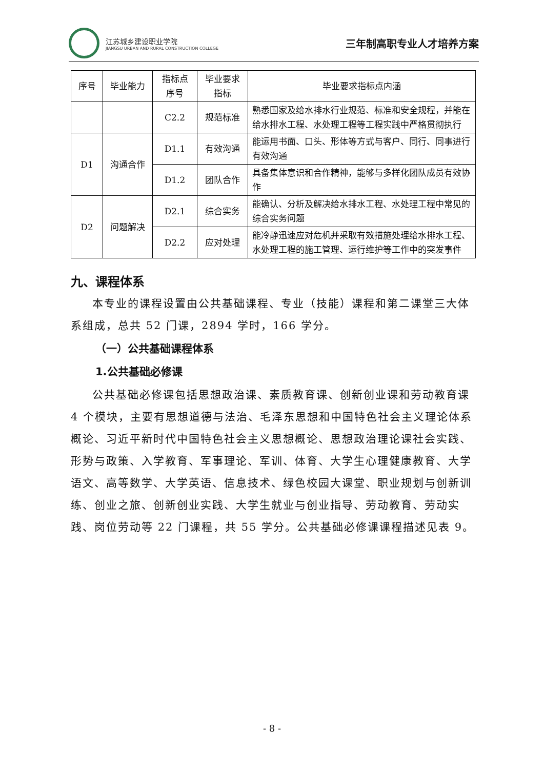江苏城乡建设职业学院
JIANGSU URBAN AND RURAL CONSTRUCTION COLLEGE
三年制高职专业人才培养方案
| 序号 | 毕业能力 | 指标点 序号 | 毕业要求 指标 | 毕业要求指标点内涵 |
| --- | --- | --- | --- | --- |
| | | C2.2 | 规范标准 | 熟悉国家及给水排水行业规范、标准和安全规程，并能在给水排水工程、水处理工程等工程实践中严格贯彻执行 |
| D1 | 沟通合作 | D1.1 | 有效沟通 | 能运用书面、口头、形体等方式与客户、同行、同事进行有效沟通 |
| | | D1.2 | 团队合作 | 具备集体意识和合作精神，能够与多样化团队成员有效协作 |
| D2 | 问题解决 | D2.1 | 综合实务 | 能确认、分析及解决给水排水工程、水处理工程中常见的综合实务问题 |
| | | D2.2 | 应对处理 | 能冷静迅速应对危机并采取有效措施处理给水排水工程、水处理工程的施工管理、运行维护等工作中的突发事件 |
九、课程体系
本专业的课程设置由公共基础课程、专业（技能）课程和第二课堂三大体系组成，总共 52 门课，2894 学时，166 学分。
（一）公共基础课程体系
1.公共基础必修课
公共基础必修课包括思想政治课、素质教育课、创新创业课和劳动教育课 4 个模块，主要有思想道德与法治、毛泽东思想和中国特色社会主义理论体系概论、习近平新时代中国特色社会主义思想概论、思想政治理论课社会实践、形势与政策、入学教育、军事理论、军训、体育、大学生心理健康教育、大学语文、高等数学、大学英语、信息技术、绿色校园大课堂、职业规划与创新训练、创业之旅、创新创业实践、大学生就业与创业指导、劳动教育、劳动实践、岗位劳动等 22 门课程，共 55 学分。公共基础必修课课程描述见表 9。
- 8 -